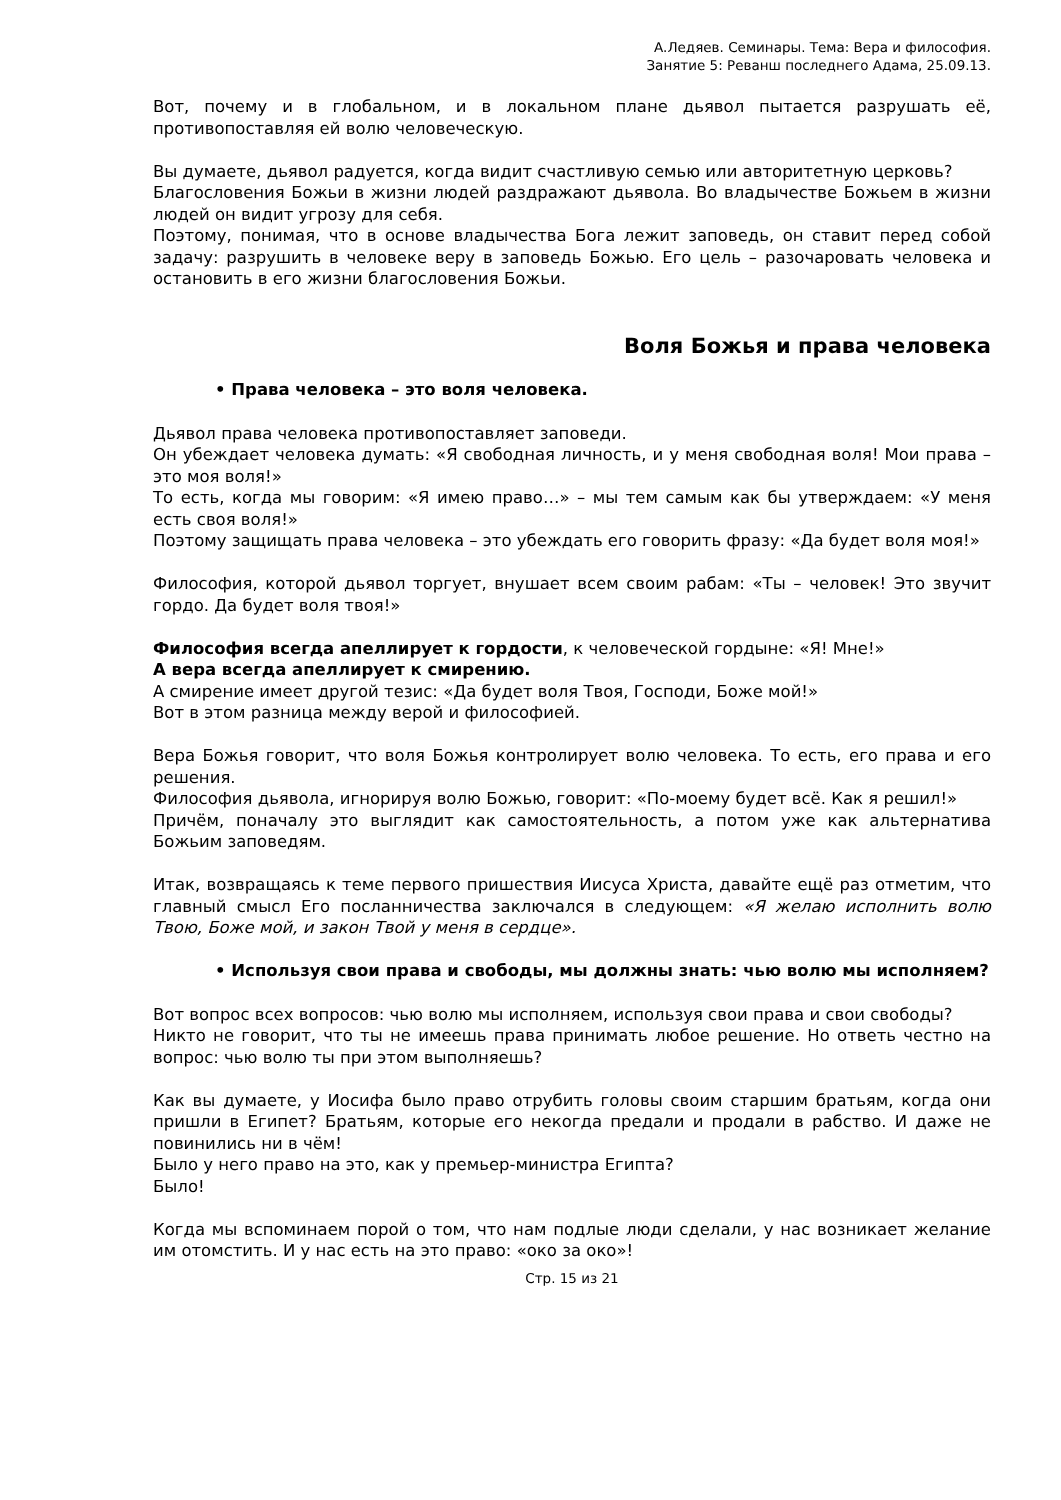А.Ледяев. Семинары. Тема: Вера и философия.
Занятие 5: Реванш последнего Адама, 25.09.13.
Вот, почему и в глобальном, и в локальном плане дьявол пытается разрушать её, противопоставляя ей волю человеческую.
Вы думаете, дьявол радуется, когда видит счастливую семью или авторитетную церковь?
Благословения Божьи в жизни людей раздражают дьявола. Во владычестве Божьем в жизни людей он видит угрозу для себя.
Поэтому, понимая, что в основе владычества Бога лежит заповедь, он ставит перед собой задачу: разрушить в человеке веру в заповедь Божью. Его цель – разочаровать человека и остановить в его жизни благословения Божьи.
Воля Божья и права человека
• Права человека – это воля человека.
Дьявол права человека противопоставляет заповеди.
Он убеждает человека думать: «Я свободная личность, и у меня свободная воля! Мои права – это моя воля!»
То есть, когда мы говорим: «Я имею право…» – мы тем самым как бы утверждаем: «У меня есть своя воля!»
Поэтому защищать права человека – это убеждать его говорить фразу: «Да будет воля моя!»
Философия, которой дьявол торгует, внушает всем своим рабам: «Ты – человек! Это звучит гордо. Да будет воля твоя!»
Философия всегда апеллирует к гордости, к человеческой гордыне: «Я! Мне!»
А вера всегда апеллирует к смирению.
А смирение имеет другой тезис: «Да будет воля Твоя, Господи, Боже мой!»
Вот в этом разница между верой и философией.
Вера Божья говорит, что воля Божья контролирует волю человека. То есть, его права и его решения.
Философия дьявола, игнорируя волю Божью, говорит: «По-моему будет всё. Как я решил!»
Причём, поначалу это выглядит как самостоятельность, а потом уже как альтернатива Божьим заповедям.
Итак, возвращаясь к теме первого пришествия Иисуса Христа, давайте ещё раз отметим, что главный смысл Его посланничества заключался в следующем: «Я желаю исполнить волю Твою, Боже мой, и закон Твой у меня в сердце».
• Используя свои права и свободы, мы должны знать: чью волю мы исполняем?
Вот вопрос всех вопросов: чью волю мы исполняем, используя свои права и свои свободы?
Никто не говорит, что ты не имеешь права принимать любое решение. Но ответь честно на вопрос: чью волю ты при этом выполняешь?
Как вы думаете, у Иосифа было право отрубить головы своим старшим братьям, когда они пришли в Египет? Братьям, которые его некогда предали и продали в рабство. И даже не повинились ни в чём!
Было у него право на это, как у премьер-министра Египта?
Было!
Когда мы вспоминаем порой о том, что нам подлые люди сделали, у нас возникает желание им отомстить. И у нас есть на это право: «око за око»!
Стр. 15 из 21